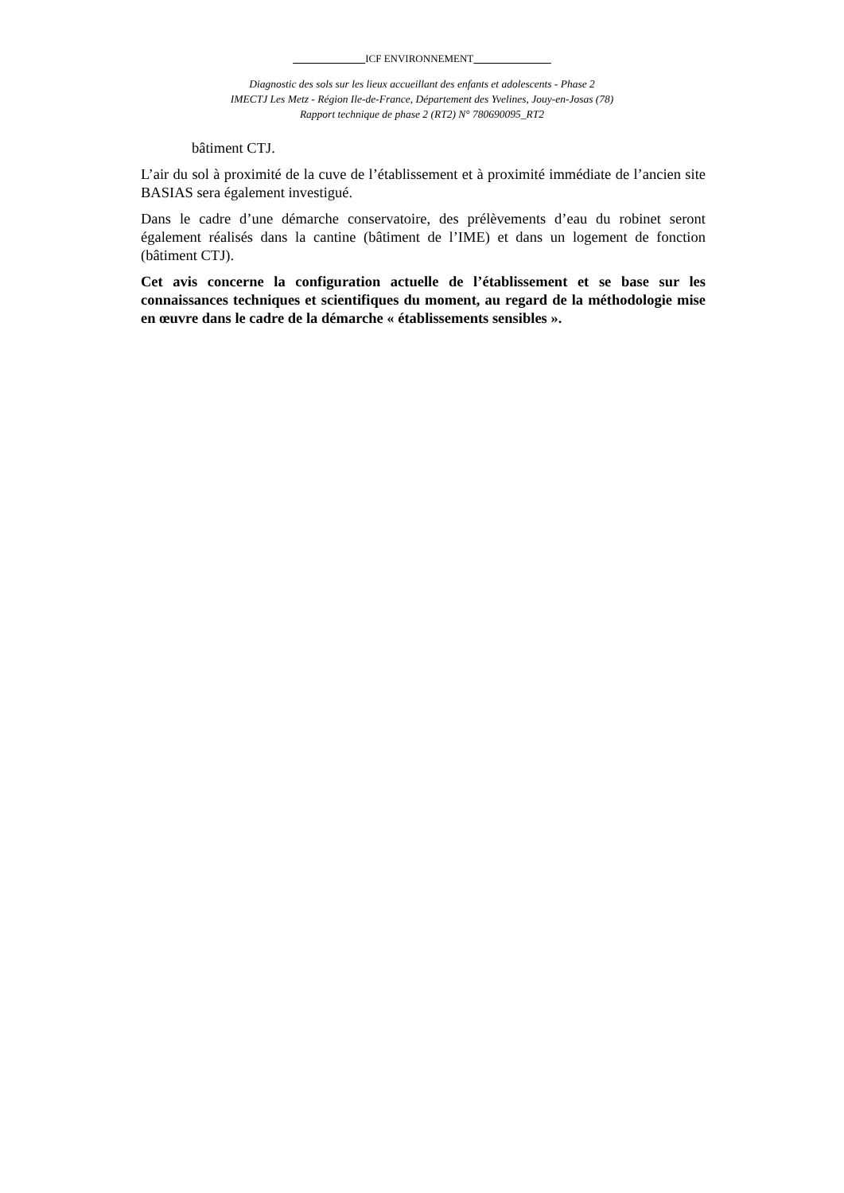ICF ENVIRONNEMENT               
Diagnostic des sols sur les lieux accueillant des enfants et adolescents - Phase 2
IMECTJ Les Metz - Région Ile-de-France, Département des Yvelines, Jouy-en-Josas (78)
Rapport technique de phase 2 (RT2) N° 780690095_RT2
bâtiment CTJ.
L’air du sol à proximité de la cuve de l’établissement et à proximité immédiate de l’ancien site BASIAS sera également investigué.
Dans le cadre d’une démarche conservatoire, des prélèvements d’eau du robinet seront également réalisés dans la cantine (bâtiment de l’IME) et dans un logement de fonction (bâtiment CTJ).
Cet avis concerne la configuration actuelle de l’établissement et se base sur les connaissances techniques et scientifiques du moment, au regard de la méthodologie mise en œuvre dans le cadre de la démarche « établissements sensibles ».